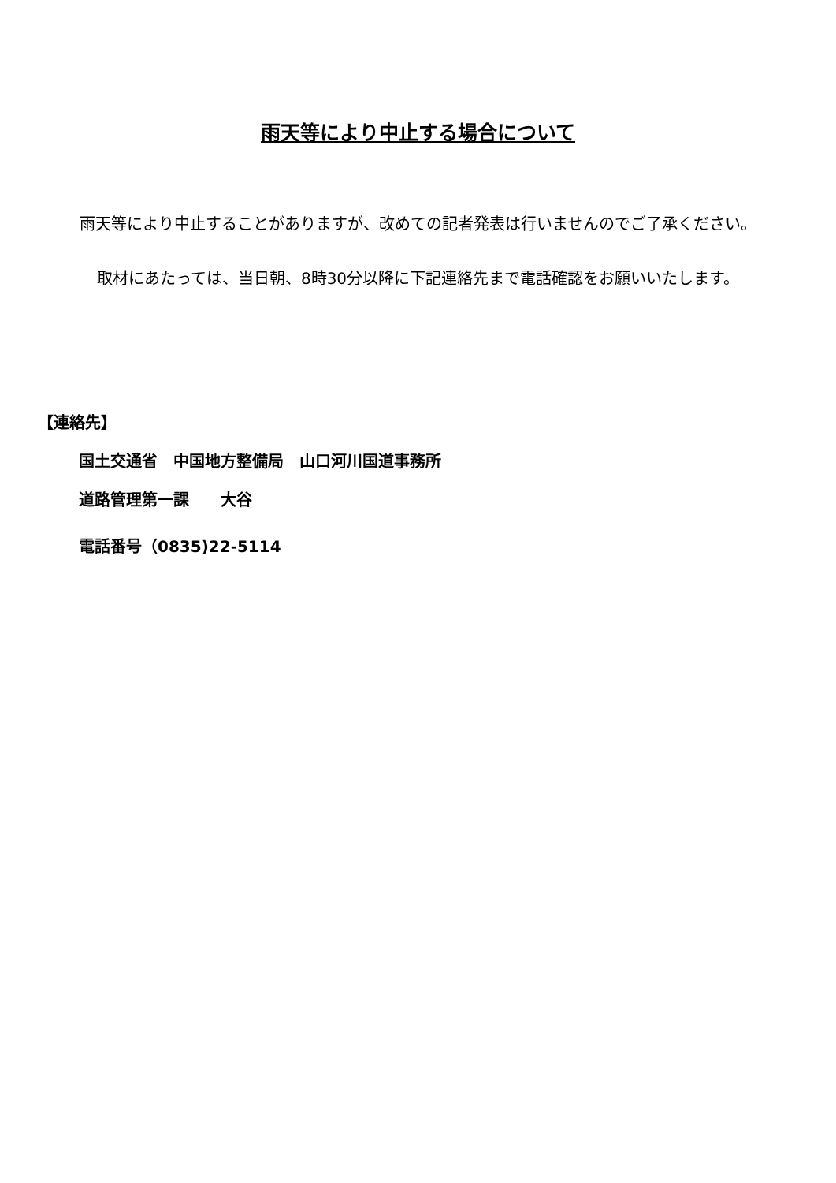雨天等により中止する場合について
雨天等により中止することがありますが、改めての記者発表は行いませんのでご了承ください。
取材にあたっては、当日朝、8時30分以降に下記連絡先まで電話確認をお願いいたします。
【連絡先】
国土交通省　中国地方整備局　山口河川国道事務所
道路管理第一課　　大谷
電話番号（0835)22-5114